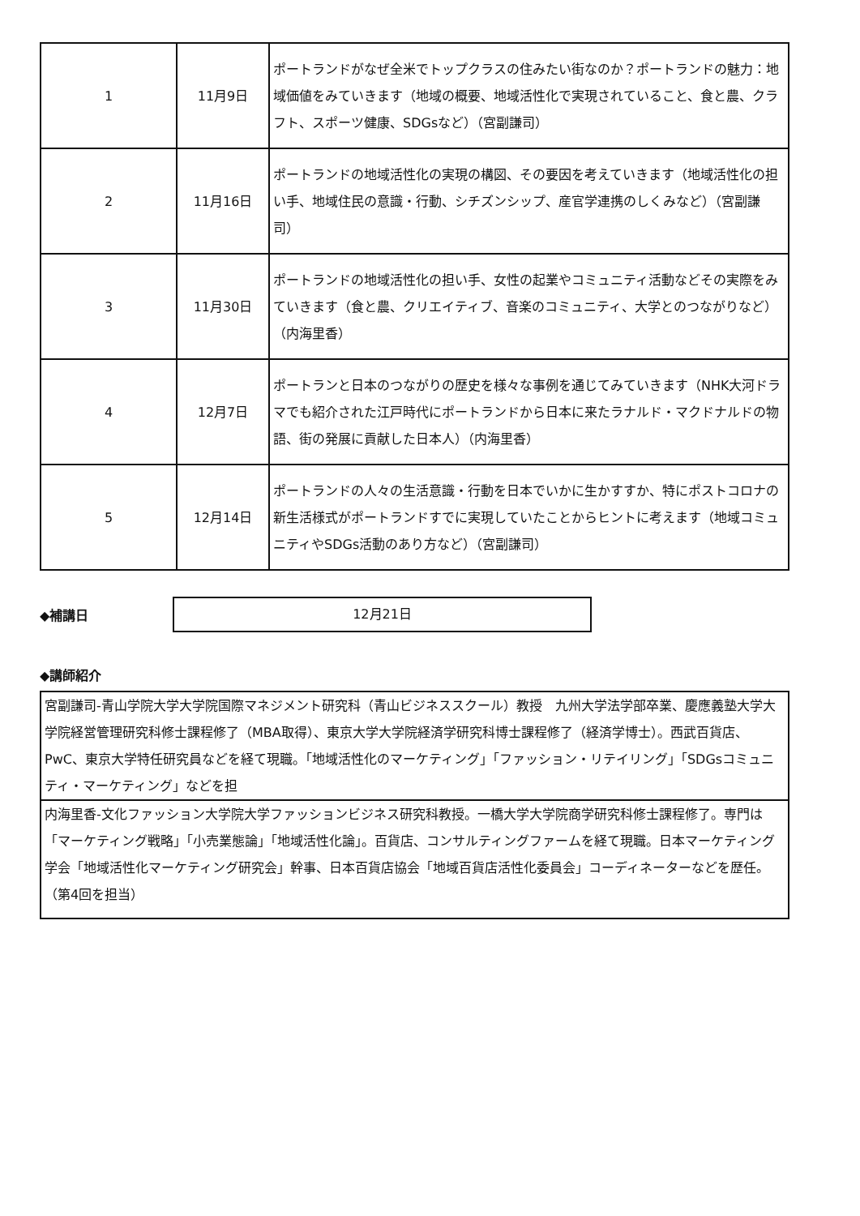| 1 | 11月9日 | ポートランドがなぜ全米でトップクラスの住みたい街なのか？ポートランドの魅力：地域価値をみていきます（地域の概要、地域活性化で実現されていること、食と農、クラフト、スポーツ健康、SDGsなど）（宮副謙司） |
| 2 | 11月16日 | ポートランドの地域活性化の実現の構図、その要因を考えていきます（地域活性化の担い手、地域住民の意識・行動、シチズンシップ、産官学連携のしくみなど）（宮副謙司） |
| 3 | 11月30日 | ポートランドの地域活性化の担い手、女性の起業やコミュニティ活動などその実際をみていきます（食と農、クリエイティブ、音楽のコミュニティ、大学とのつながりなど）（内海里香） |
| 4 | 12月7日 | ポートランと日本のつながりの歴史を様々な事例を通じてみていきます（NHK大河ドラマでも紹介された江戸時代にポートランドから日本に来たラナルド・マクドナルドの物語、街の発展に貢献した日本人）（内海里香） |
| 5 | 12月14日 | ポートランドの人々の生活意識・行動を日本でいかに生かすすか、特にポストコロナの新生活様式がポートランドすでに実現していたことからヒントに考えます（地域コミュニティやSDGs活動のあり方など）（宮副謙司） |
◆補講日
12月21日
◆講師紹介
| 宮副謙司-青山学院大学大学院国際マネジメント研究科（青山ビジネススクール）教授 九州大学法学部卒業、慶應義塾大学大学院経営管理研究科修士課程修了（MBA取得）、東京大学大学院経済学研究科博士課程修了（経済学博士）。西武百貨店、PwC、東京大学特任研究員などを経て現職。「地域活性化のマーケティング」「ファッション・リテイリング」「SDGsコミュニティ・マーケティング」などを担 |
| 内海里香-文化ファッション大学院大学ファッションビジネス研究科教授。一橋大学大学院商学研究科修士課程修了。専門は「マーケティング戦略」「小売業態論」「地域活性化論」。百貨店、コンサルティングファームを経て現職。日本マーケティング学会「地域活性化マーケティング研究会」幹事、日本百貨店協会「地域百貨店活性化委員会」コーディネーターなどを歴任。（第4回を担当） |